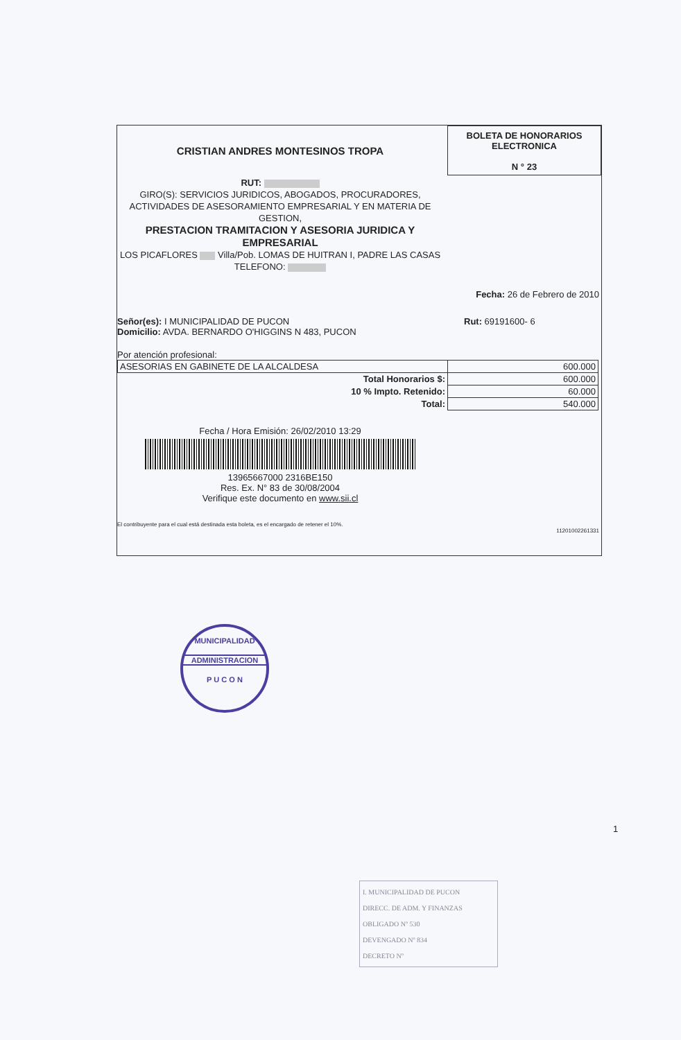CRISTIAN ANDRES MONTESINOS TROPA
BOLETA DE HONORARIOS
ELECTRONICA
N ° 23
RUT:
GIRO(S): SERVICIOS JURIDICOS, ABOGADOS, PROCURADORES, ACTIVIDADES DE ASESORAMIENTO EMPRESARIAL Y EN MATERIA DE GESTION,
PRESTACION TRAMITACION Y ASESORIA JURIDICA Y EMPRESARIAL
LOS PICAFLORES Villa/Pob. LOMAS DE HUITRAN I, PADRE LAS CASAS
TELEFONO:
Fecha: 26 de Febrero de 2010
Señor(es): I MUNICIPALIDAD DE PUCON
Domicilio: AVDA. BERNARDO O'HIGGINS N 483, PUCON
Rut: 69191600- 6
Por atención profesional:
| ASESORIAS EN GABINETE DE LA ALCALDESA | 600.000 |
| Total Honorarios $: | 600.000 |
| 10 % Impto. Retenido: | 60.000 |
| Total: | 540.000 |
Fecha / Hora Emisión: 26/02/2010 13:29
13965667000 2316BE150
Res. Ex. N° 83 de 30/08/2004
Verifique este documento en www.sii.cl
El contribuyente para el cual está destinada esta boleta, es el encargado de retener el 10%.
11201002261331
MUNICIPALIDAD
ADMINISTRACION
P U C O N
1
I. MUNICIPALIDAD DE PUCON
DIRECC. DE ADM. Y FINANZAS
OBLIGADO Nº 530
DEVENGADO Nº 834
DECRETO Nº